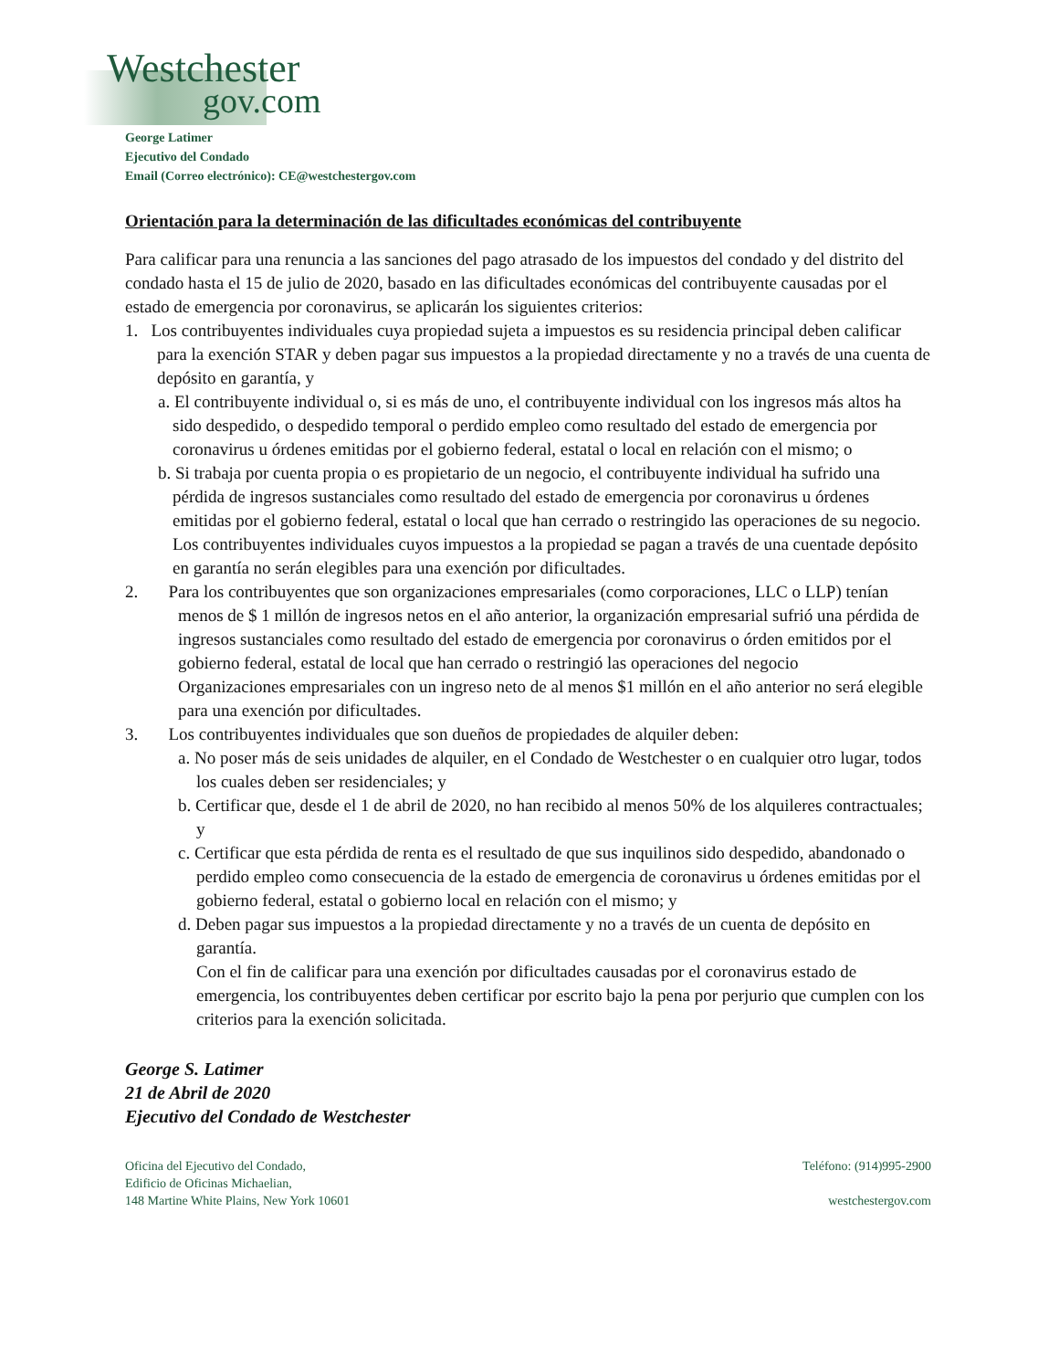Westchester
gov.com
George Latimer
Ejecutivo del Condado
Email (Correo electrónico): CE@westchestergov.com
Orientación para la determinación de las dificultades económicas del contribuyente
Para calificar para una renuncia a las sanciones del pago atrasado de los impuestos del condado y del distrito del condado hasta el 15 de julio de 2020, basado en las dificultades económicas del contribuyente causadas por el estado de emergencia por coronavirus, se aplicarán los siguientes criterios:
1. Los contribuyentes individuales cuya propiedad sujeta a impuestos es su residencia principal deben calificar para la exención STAR y deben pagar sus impuestos a la propiedad directamente y no a través de una cuenta de depósito en garantía, y
a. El contribuyente individual o, si es más de uno, el contribuyente individual con los ingresos más altos ha sido despedido, o despedido temporal o perdido empleo como resultado del estado de emergencia por coronavirus u órdenes emitidas por el gobierno federal, estatal o local en relación con el mismo; o
b. Si trabaja por cuenta propia o es propietario de un negocio, el contribuyente individual ha sufrido una pérdida de ingresos sustanciales como resultado del estado de emergencia por coronavirus u órdenes emitidas por el gobierno federal, estatal o local que han cerrado o restringido las operaciones de su negocio.
Los contribuyentes individuales cuyos impuestos a la propiedad se pagan a través de una cuentade depósito en garantía no serán elegibles para una exención por dificultades.
2. Para los contribuyentes que son organizaciones empresariales (como corporaciones, LLC o LLP) tenían menos de $ 1 millón de ingresos netos en el año anterior, la organización empresarial sufrió una pérdida de ingresos sustanciales como resultado del estado de emergencia por coronavirus o órden emitidos por el gobierno federal, estatal de local que han cerrado o restringió las operaciones del negocio
Organizaciones empresariales con un ingreso neto de al menos $1 millón en el año anterior no será elegible para una exención por dificultades.
3. Los contribuyentes individuales que son dueños de propiedades de alquiler deben:
a. No poser más de seis unidades de alquiler, en el Condado de Westchester o en cualquier otro lugar, todos los cuales deben ser residenciales; y
b. Certificar que, desde el 1 de abril de 2020, no han recibido al menos 50% de los alquileres contractuales; y
c. Certificar que esta pérdida de renta es el resultado de que sus inquilinos sido despedido, abandonado o perdido empleo como consecuencia de la estado de emergencia de coronavirus u órdenes emitidas por el gobierno federal, estatal o gobierno local en relación con el mismo; y
d. Deben pagar sus impuestos a la propiedad directamente y no a través de un cuenta de depósito en garantía.
Con el fin de calificar para una exención por dificultades causadas por el coronavirus estado de emergencia, los contribuyentes deben certificar por escrito bajo la pena por perjurio que cumplen con los criterios para la exención solicitada.
George S. Latimer
21 de Abril de 2020
Ejecutivo del Condado de Westchester
Oficina del Ejecutivo del Condado,
Edificio de Oficinas Michaelian,
148 Martine White Plains, New York 10601
Teléfono: (914)995-2900
westchestergov.com